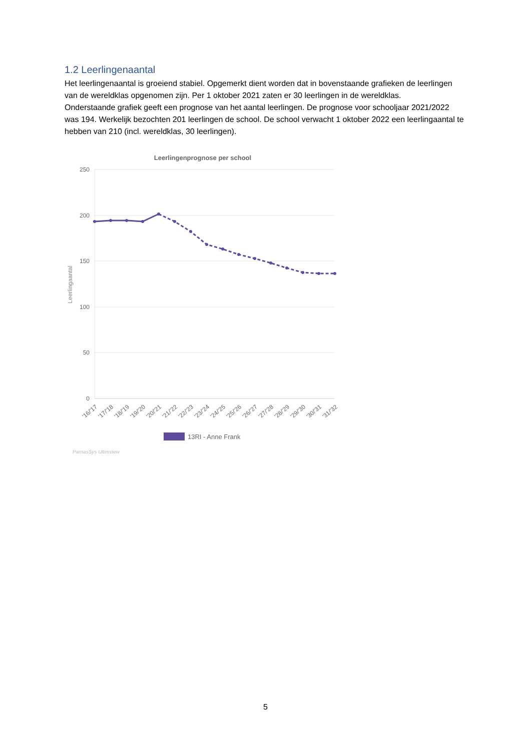1.2 Leerlingenaantal
Het leerlingenaantal is groeiend stabiel. Opgemerkt dient worden dat in bovenstaande grafieken de leerlingen van de wereldklas opgenomen zijn. Per 1 oktober 2021 zaten er 30 leerlingen in de wereldklas.
Onderstaande grafiek geeft een prognose van het aantal leerlingen. De prognose voor schooljaar 2021/2022 was 194. Werkelijk bezochten 201 leerlingen de school. De school verwacht 1 oktober 2022 een leerlingaantal te hebben van 210 (incl. wereldklas, 30 leerlingen).
Leerlingenprognose per school
250
200
150
100
50
0
Leerlingaantal
'16/'17
'17/'18
'18/'19
'19/'20
'20/'21
'21/'22
'22/'23
'23/'24
'24/'25
'25/'26
'26/'27
'27/'28
'28/'29
'29/'30
'30/'31
'31/'32
13RI - Anne Frank
ParnasSys Ultimview
5